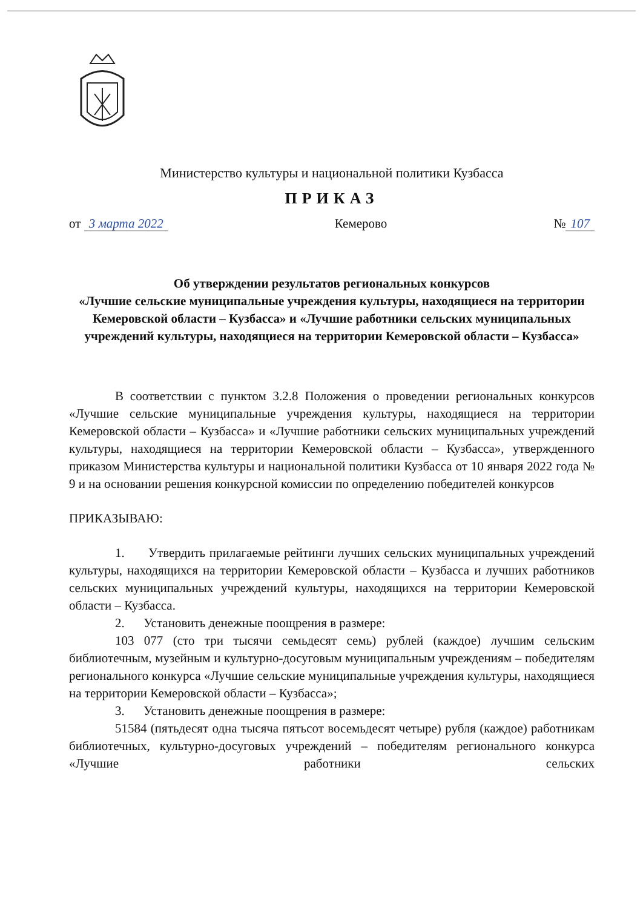Министерство культуры и национальной политики Кузбасса
ПРИКАЗ
от 3 марта 2022 Кемерово № 107
Об утверждении результатов региональных конкурсов
«Лучшие сельские муниципальные учреждения культуры, находящиеся на территории Кемеровской области – Кузбасса» и «Лучшие работники сельских муниципальных учреждений культуры, находящиеся на территории Кемеровской области – Кузбасса»
В соответствии с пунктом 3.2.8 Положения о проведении региональных конкурсов «Лучшие сельские муниципальные учреждения культуры, находящиеся на территории Кемеровской области – Кузбасса» и «Лучшие работники сельских муниципальных учреждений культуры, находящиеся на территории Кемеровской области – Кузбасса», утвержденного приказом Министерства культуры и национальной политики Кузбасса от 10 января 2022 года № 9 и на основании решения конкурсной комиссии по определению победителей конкурсов
ПРИКАЗЫВАЮ:
1. Утвердить прилагаемые рейтинги лучших сельских муниципальных учреждений культуры, находящихся на территории Кемеровской области – Кузбасса и лучших работников сельских муниципальных учреждений культуры, находящихся на территории Кемеровской области – Кузбасса.
2. Установить денежные поощрения в размере:
103 077 (сто три тысячи семьдесят семь) рублей (каждое) лучшим сельским библиотечным, музейным и культурно-досуговым муниципальным учреждениям – победителям регионального конкурса «Лучшие сельские муниципальные учреждения культуры, находящиеся на территории Кемеровской области – Кузбасса»;
3. Установить денежные поощрения в размере:
51584 (пятьдесят одна тысяча пятьсот восемьдесят четыре) рубля (каждое) работникам библиотечных, культурно-досуговых учреждений – победителям регионального конкурса «Лучшие работники сельских